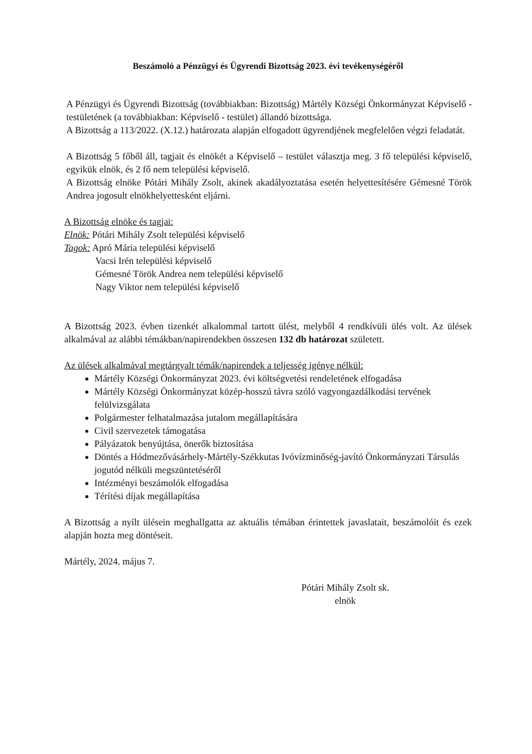Beszámoló a Pénzügyi és Ügyrendi Bizottság 2023. évi tevékenységéről
A Pénzügyi és Ügyrendi Bizottság (továbbiakban: Bizottság) Mártély Községi Önkormányzat Képviselő - testületének (a továbbiakban: Képviselő - testület) állandó bizottsága.
A Bizottság a 113/2022. (X.12.) határozata alapján elfogadott ügyrendjének megfelelően végzi feladatát.
A Bizottság 5 főből áll, tagjait és elnökét a Képviselő – testület választja meg. 3 fő települési képviselő, egyikük elnök, és 2 fő nem települési képviselő.
A Bizottság elnöke Pótári Mihály Zsolt, akinek akadályoztatása esetén helyettesítésére Gémesné Török Andrea jogosult elnökhelyettesként eljárni.
A Bizottság elnöke és tagjai:
Elnök: Pótári Mihály Zsolt települési képviselő
Tagok: Apró Mária települési képviselő
Vacsi Irén települési képviselő
Gémesné Török Andrea nem települési képviselő
Nagy Viktor nem települési képviselő
A Bizottság 2023. évben tizenkét alkalommal tartott ülést, melyből 4 rendkívüli ülés volt. Az ülések alkalmával az alábbi témákban/napirendekben összesen 132 db határozat született.
Az ülések alkalmával megtárgyalt témák/napirendek a teljesség igénye nélkül:
Mártély Községi Önkormányzat 2023. évi költségvetési rendeletének elfogadása
Mártély Községi Önkormányzat közép-hosszú távra szóló vagyongazdálkodási tervének felülvizsgálata
Polgármester felhatalmazása jutalom megállapítására
Civil szervezetek támogatása
Pályázatok benyújtása, önerők biztosítása
Döntés a Hódmezővásárhely-Mártély-Székkutas Ivóvízminőség-javító Önkormányzati Társulás jogutód nélküli megszüntetéséről
Intézményi beszámolók elfogadása
Térítési díjak megállapítása
A Bizottság a nyílt ülésein meghallgatta az aktuális témában érintettek javaslatait, beszámolóit és ezek alapján hozta meg döntéseit.
Mártély, 2024. május 7.
Pótári Mihály Zsolt sk.
elnök